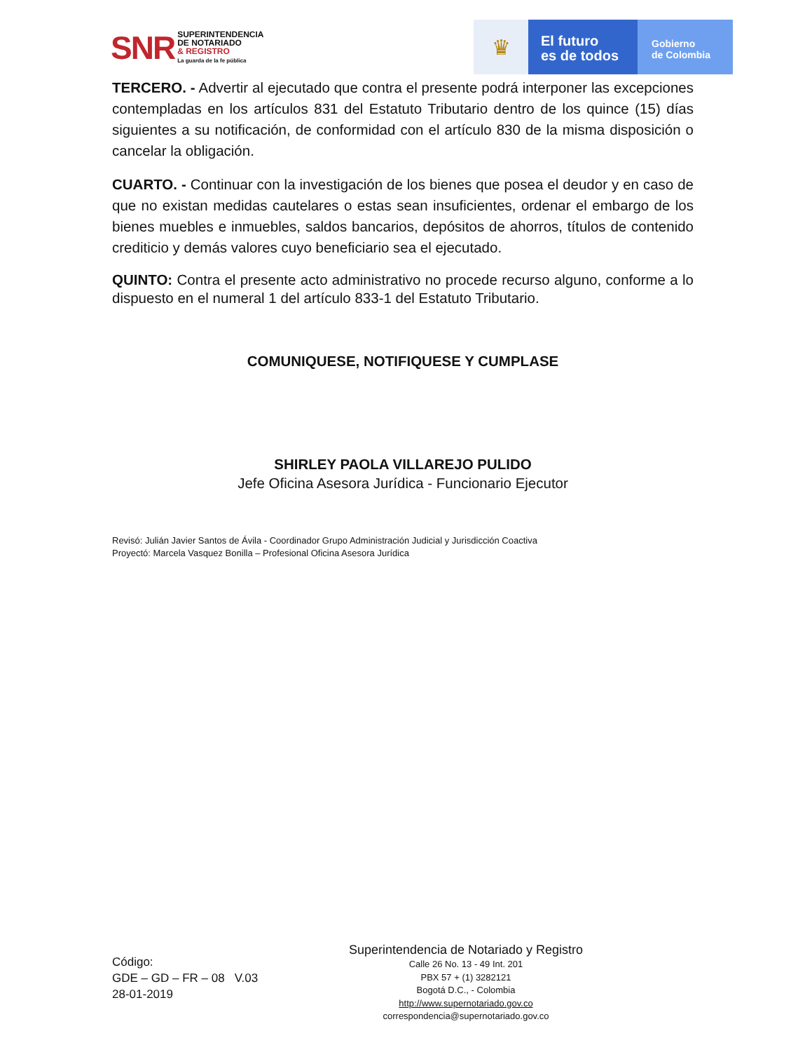SNR
SUPERINTENDENCIA
DE NOTARIADO
& REGISTRO
La guarda de la fe pública
♛
El futuro
es de todos
Gobierno
de Colombia
TERCERO. - Advertir al ejecutado que contra el presente podrá interponer las excepciones contempladas en los artículos 831 del Estatuto Tributario dentro de los quince (15) días siguientes a su notificación, de conformidad con el artículo 830 de la misma disposición o cancelar la obligación.
CUARTO. - Continuar con la investigación de los bienes que posea el deudor y en caso de que no existan medidas cautelares o estas sean insuficientes, ordenar el embargo de los bienes muebles e inmuebles, saldos bancarios, depósitos de ahorros, títulos de contenido crediticio y demás valores cuyo beneficiario sea el ejecutado.
QUINTO: Contra el presente acto administrativo no procede recurso alguno, conforme a lo dispuesto en el numeral 1 del artículo 833-1 del Estatuto Tributario.
COMUNIQUESE, NOTIFIQUESE Y CUMPLASE
SHIRLEY PAOLA VILLAREJO PULIDO
Jefe Oficina Asesora Jurídica - Funcionario Ejecutor
Revisó: Julián Javier Santos de Ávila - Coordinador Grupo Administración Judicial y Jurisdicción Coactiva
Proyectó: Marcela Vasquez Bonilla – Profesional Oficina Asesora Jurídica
Código:
GDE – GD – FR – 08 V.03
28-01-2019
Superintendencia de Notariado y Registro
Calle 26 No. 13 - 49 Int. 201
PBX 57 + (1) 3282121
Bogotá D.C., - Colombia
http://www.supernotariado.gov.co
correspondencia@supernotariado.gov.co